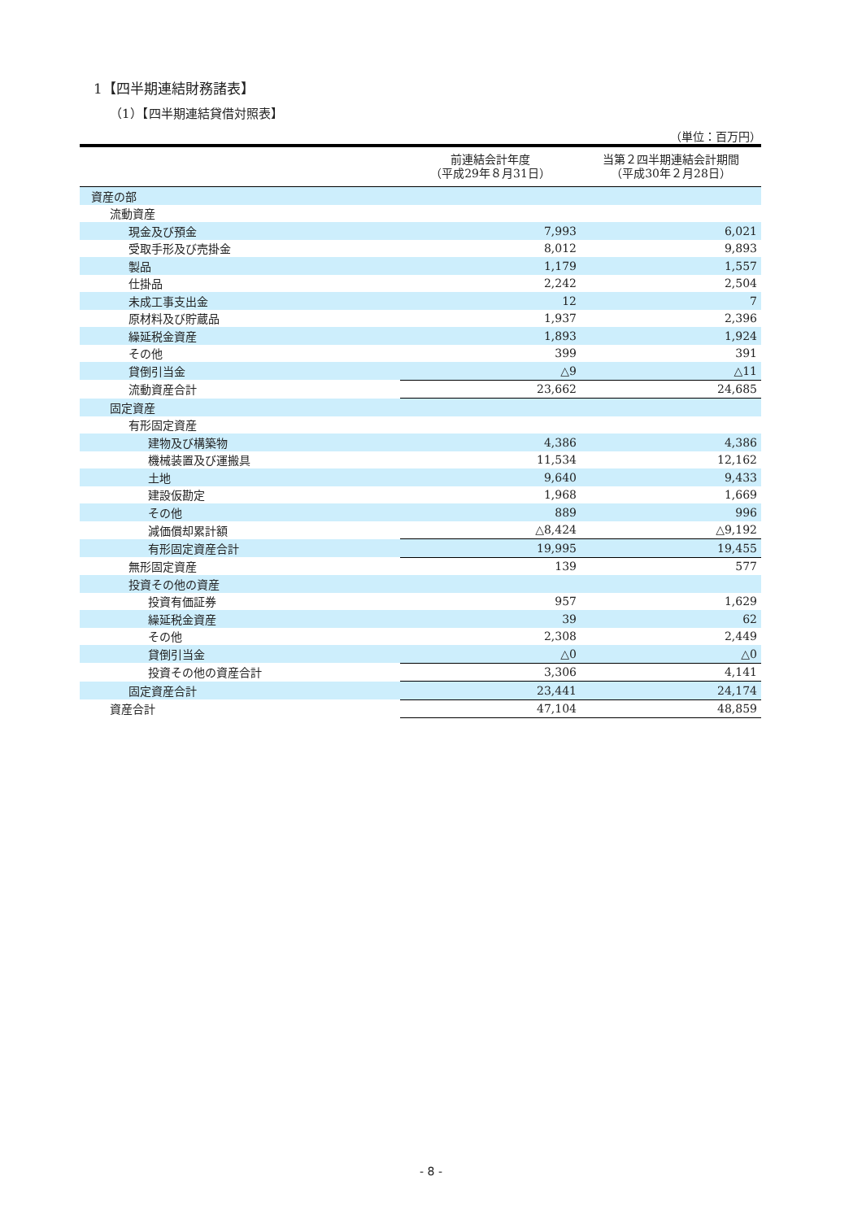1【四半期連結財務諸表】
（1）【四半期連結貸借対照表】
（単位：百万円）
| | 前連結会計年度 （平成29年８月31日） | 当第２四半期連結会計期間 （平成30年２月28日） |
| --- | --- | --- |
| 資産の部 | | |
| 流動資産 | | |
| 現金及び預金 | 7,993 | 6,021 |
| 受取手形及び売掛金 | 8,012 | 9,893 |
| 製品 | 1,179 | 1,557 |
| 仕掛品 | 2,242 | 2,504 |
| 未成工事支出金 | 12 | 7 |
| 原材料及び貯蔵品 | 1,937 | 2,396 |
| 繰延税金資産 | 1,893 | 1,924 |
| その他 | 399 | 391 |
| 貸倒引当金 | △9 | △11 |
| 流動資産合計 | 23,662 | 24,685 |
| 固定資産 | | |
| 有形固定資産 | | |
| 建物及び構築物 | 4,386 | 4,386 |
| 機械装置及び運搬具 | 11,534 | 12,162 |
| 土地 | 9,640 | 9,433 |
| 建設仮勘定 | 1,968 | 1,669 |
| その他 | 889 | 996 |
| 減価償却累計額 | △8,424 | △9,192 |
| 有形固定資産合計 | 19,995 | 19,455 |
| 無形固定資産 | 139 | 577 |
| 投資その他の資産 | | |
| 投資有価証券 | 957 | 1,629 |
| 繰延税金資産 | 39 | 62 |
| その他 | 2,308 | 2,449 |
| 貸倒引当金 | △0 | △0 |
| 投資その他の資産合計 | 3,306 | 4,141 |
| 固定資産合計 | 23,441 | 24,174 |
| 資産合計 | 47,104 | 48,859 |
- 8 -